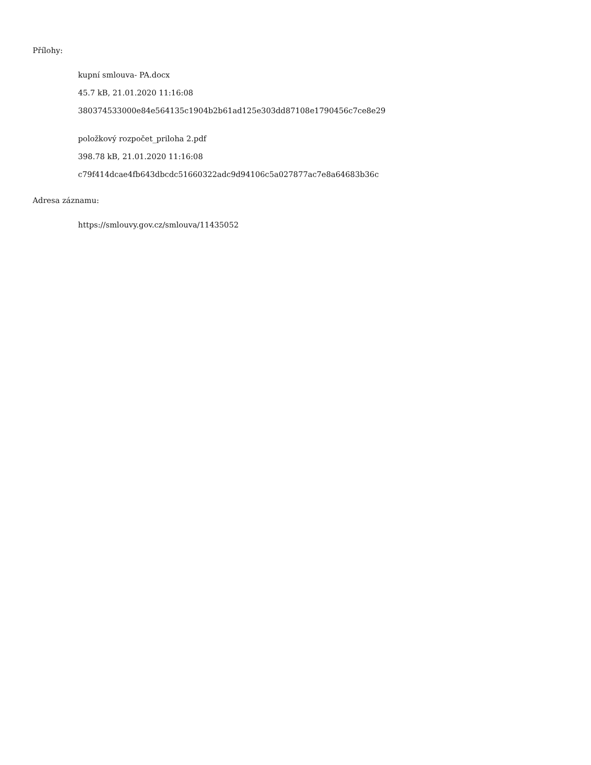Přílohy:
kupní smlouva- PA.docx
45.7 kB, 21.01.2020 11:16:08
380374533000e84e564135c1904b2b61ad125e303dd87108e1790456c7ce8e29
položkový rozpočet_priloha 2.pdf
398.78 kB, 21.01.2020 11:16:08
c79f414dcae4fb643dbcdc51660322adc9d94106c5a027877ac7e8a64683b36c
Adresa záznamu:
https://smlouvy.gov.cz/smlouva/11435052